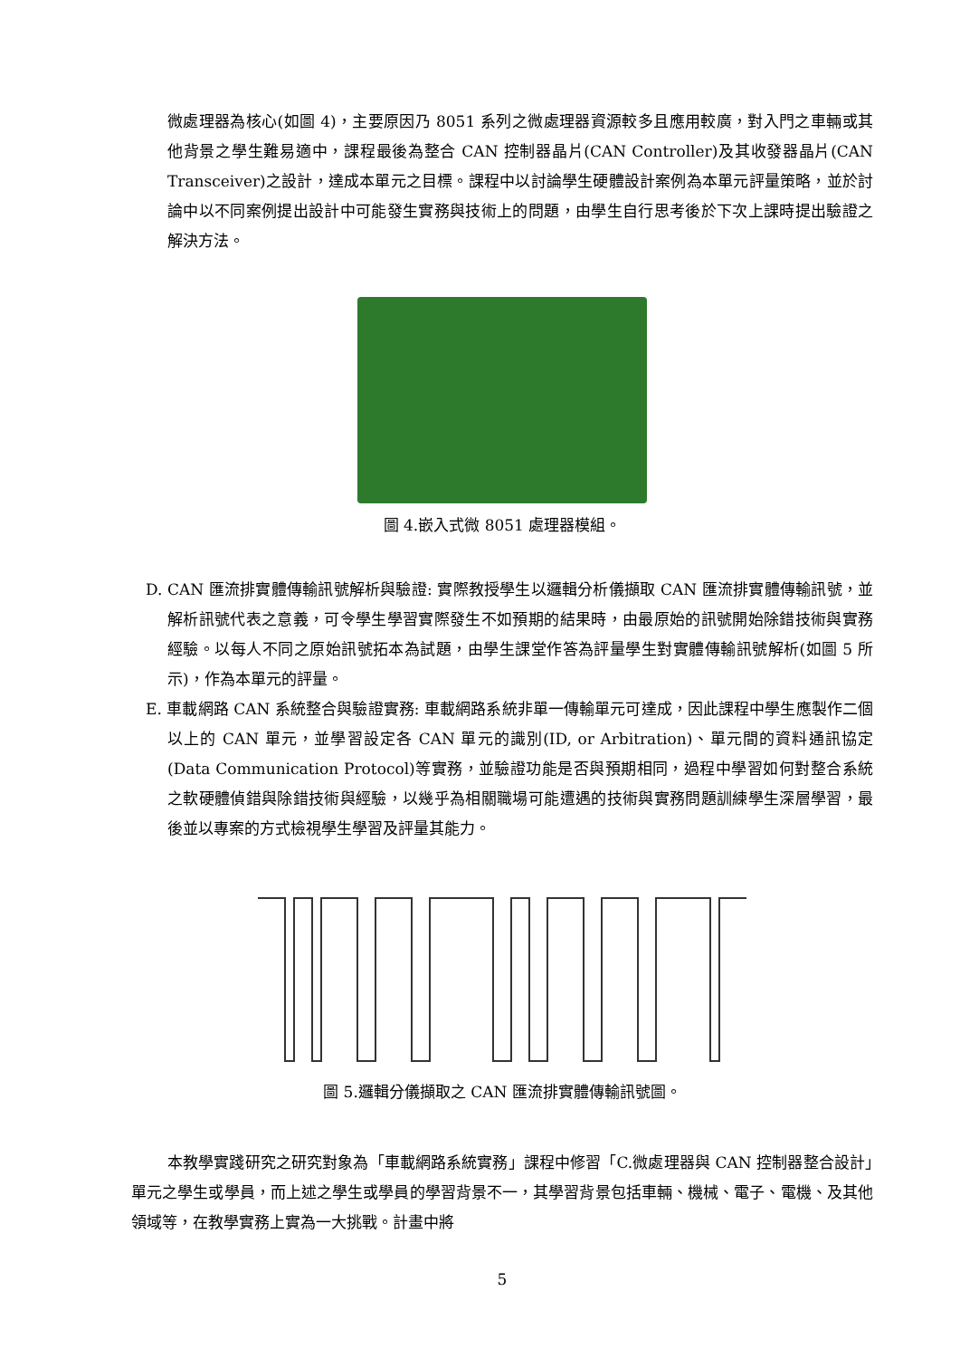微處理器為核心(如圖 4)，主要原因乃 8051 系列之微處理器資源較多且應用較廣，對入門之車輛或其他背景之學生難易適中，課程最後為整合 CAN 控制器晶片(CAN Controller)及其收發器晶片(CAN Transceiver)之設計，達成本單元之目標。課程中以討論學生硬體設計案例為本單元評量策略，並於討論中以不同案例提出設計中可能發生實務與技術上的問題，由學生自行思考後於下次上課時提出驗證之解決方法。
圖 4.嵌入式微 8051 處理器模組。
D. CAN 匯流排實體傳輸訊號解析與驗證: 實際教授學生以邏輯分析儀擷取 CAN 匯流排實體傳輸訊號，並解析訊號代表之意義，可令學生學習實際發生不如預期的結果時，由最原始的訊號開始除錯技術與實務經驗。以每人不同之原始訊號拓本為試題，由學生課堂作答為評量學生對實體傳輸訊號解析(如圖 5 所示)，作為本單元的評量。
E. 車載網路 CAN 系統整合與驗證實務: 車載網路系統非單一傳輸單元可達成，因此課程中學生應製作二個以上的 CAN 單元，並學習設定各 CAN 單元的識別(ID, or Arbitration)、單元間的資料通訊協定(Data Communication Protocol)等實務，並驗證功能是否與預期相同，過程中學習如何對整合系統之軟硬體偵錯與除錯技術與經驗，以幾乎為相關職場可能遭遇的技術與實務問題訓練學生深層學習，最後並以專案的方式檢視學生學習及評量其能力。
圖 5.邏輯分儀擷取之 CAN 匯流排實體傳輸訊號圖。
本教學實踐研究之研究對象為「車載網路系統實務」課程中修習「C.微處理器與 CAN 控制器整合設計」單元之學生或學員，而上述之學生或學員的學習背景不一，其學習背景包括車輛、機械、電子、電機、及其他領域等，在教學實務上實為一大挑戰。計畫中將
5